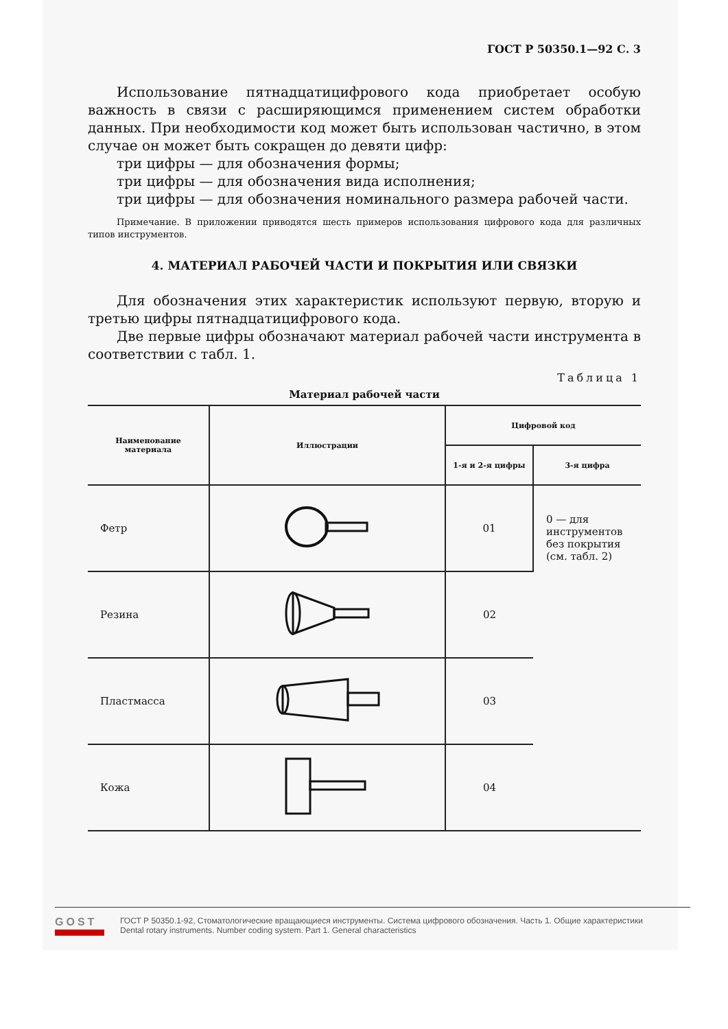ГОСТ Р 50350.1—92 С. 3
Использование пятнадцатицифрового кода приобретает особую важность в связи с расширяющимся применением систем обработки данных. При необходимости код может быть использован частично, в этом случае он может быть сокращен до девяти цифр:
три цифры — для обозначения формы;
три цифры — для обозначения вида исполнения;
три цифры — для обозначения номинального размера рабочей части.
Примечание. В приложении приводятся шесть примеров использования цифрового кода для различных типов инструментов.
4. МАТЕРИАЛ РАБОЧЕЙ ЧАСТИ И ПОКРЫТИЯ ИЛИ СВЯЗКИ
Для обозначения этих характеристик используют первую, вторую и третью цифры пятнадцатицифрового кода.
Две первые цифры обозначают материал рабочей части инструмента в соответствии с табл. 1.
Таблица 1
Материал рабочей части
| Наименование материала | Иллюстрации | Цифровой код | |
| --- | --- | --- | --- |
| | | 1-я и 2-я цифры | 3-я цифра |
| Фетр | | 01 | 0 — для инструментов без покрытия (см. табл. 2) |
| Резина | | 02 | |
| Пластмасса | | 03 | |
| Кожа | | 04 | |
GOST
ГОСТ Р 50350.1-92, Стоматологические вращающиеся инструменты. Система цифрового обозначения. Часть 1. Общие характеристики
Dental rotary instruments. Number coding system. Part 1. General characteristics